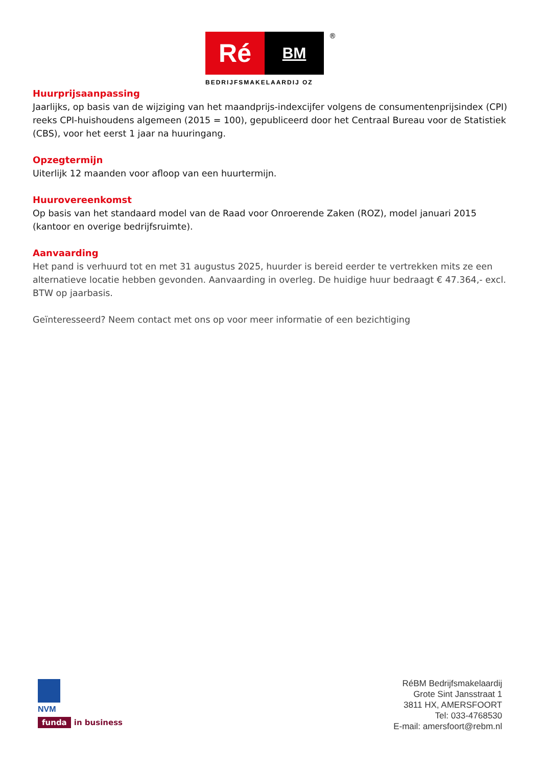Ré
BM
®
BEDRIJFSMAKELAARDIJ OZ
Huurprijsaanpassing
Jaarlijks, op basis van de wijziging van het maandprijs-indexcijfer volgens de consumentenprijsindex (CPI) reeks CPI-huishoudens algemeen (2015 = 100), gepubliceerd door het Centraal Bureau voor de Statistiek (CBS), voor het eerst 1 jaar na huuringang.
Opzegtermijn
Uiterlijk 12 maanden voor afloop van een huurtermijn.
Huurovereenkomst
Op basis van het standaard model van de Raad voor Onroerende Zaken (ROZ), model januari 2015 (kantoor en overige bedrijfsruimte).
Aanvaarding
Het pand is verhuurd tot en met 31 augustus 2025, huurder is bereid eerder te vertrekken mits ze een alternatieve locatie hebben gevonden. Aanvaarding in overleg. De huidige huur bedraagt € 47.364,- excl. BTW op jaarbasis.
Geïnteresseerd? Neem contact met ons op voor meer informatie of een bezichtiging
NVM
funda in business
RéBM Bedrijfsmakelaardij
Grote Sint Jansstraat 1
3811 HX, AMERSFOORT
Tel: 033-4768530
E-mail: amersfoort@rebm.nl